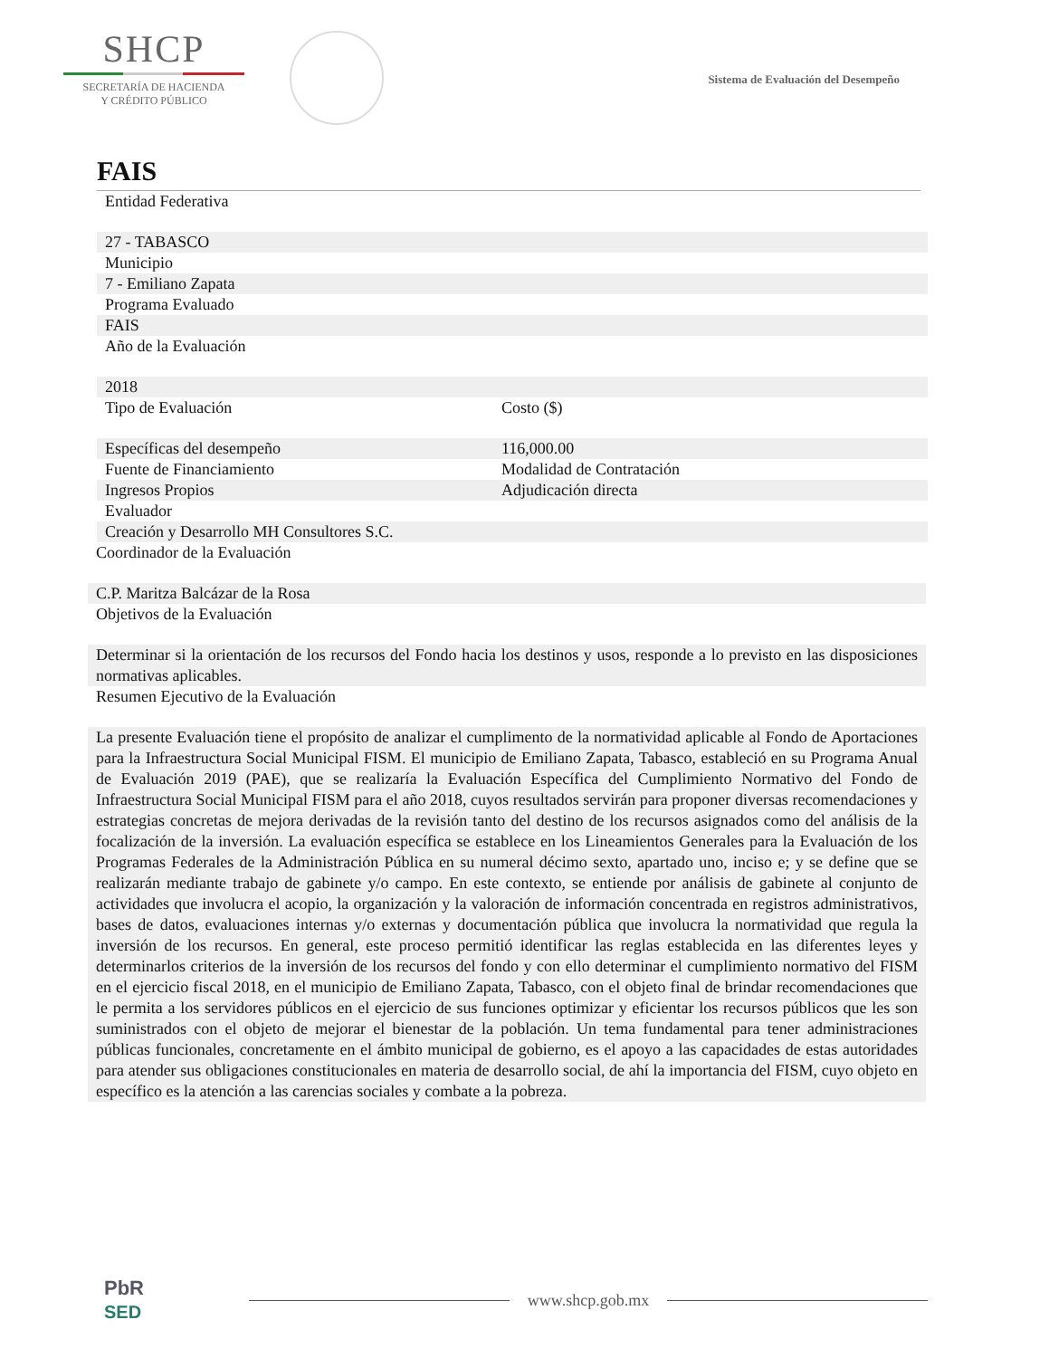SHCP
SECRETARÍA DE HACIENDA
Y CRÉDITO PÚBLICO
Sistema de Evaluación del Desempeño
FAIS
| Entidad Federativa | |
| 27 - TABASCO | |
| Municipio | |
| 7 - Emiliano Zapata | |
| Programa Evaluado | |
| FAIS | |
| Año de la Evaluación | |
| 2018 | |
| Tipo de Evaluación | Costo ($) |
| Específicas del desempeño | 116,000.00 |
| Fuente de Financiamiento | Modalidad de Contratación |
| Ingresos Propios | Adjudicación directa |
| Evaluador | |
| Creación y Desarrollo MH Consultores S.C. | |
Coordinador de la Evaluación
C.P. Maritza Balcázar de la Rosa
Objetivos de la Evaluación
Determinar si la orientación de los recursos del Fondo hacia los destinos y usos, responde a lo previsto en las disposiciones normativas aplicables.
Resumen Ejecutivo de la Evaluación
La presente Evaluación tiene el propósito de analizar el cumplimento de la normatividad aplicable al Fondo de Aportaciones para la Infraestructura Social Municipal FISM. El municipio de Emiliano Zapata, Tabasco, estableció en su Programa Anual de Evaluación 2019 (PAE), que se realizaría la Evaluación Específica del Cumplimiento Normativo del Fondo de Infraestructura Social Municipal FISM para el año 2018, cuyos resultados servirán para proponer diversas recomendaciones y estrategias concretas de mejora derivadas de la revisión tanto del destino de los recursos asignados como del análisis de la focalización de la inversión. La evaluación específica se establece en los Lineamientos Generales para la Evaluación de los Programas Federales de la Administración Pública en su numeral décimo sexto, apartado uno, inciso e; y se define que se realizarán mediante trabajo de gabinete y/o campo. En este contexto, se entiende por análisis de gabinete al conjunto de actividades que involucra el acopio, la organización y la valoración de información concentrada en registros administrativos, bases de datos, evaluaciones internas y/o externas y documentación pública que involucra la normatividad que regula la inversión de los recursos. En general, este proceso permitió identificar las reglas establecida en las diferentes leyes y determinarlos criterios de la inversión de los recursos del fondo y con ello determinar el cumplimiento normativo del FISM en el ejercicio fiscal 2018, en el municipio de Emiliano Zapata, Tabasco, con el objeto final de brindar recomendaciones que le permita a los servidores públicos en el ejercicio de sus funciones optimizar y eficientar los recursos públicos que les son suministrados con el objeto de mejorar el bienestar de la población. Un tema fundamental para tener administraciones públicas funcionales, concretamente en el ámbito municipal de gobierno, es el apoyo a las capacidades de estas autoridades para atender sus obligaciones constitucionales en materia de desarrollo social, de ahí la importancia del FISM, cuyo objeto en específico es la atención a las carencias sociales y combate a la pobreza.
PbR
SED
www.shcp.gob.mx